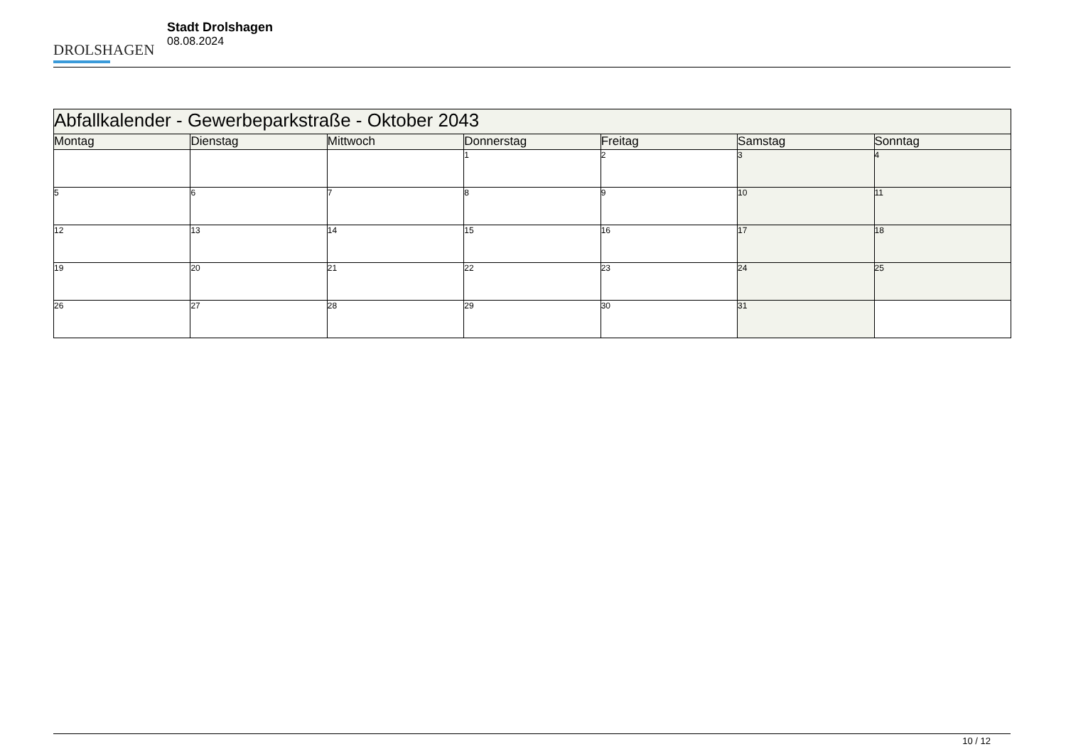DROLSHAGEN
Stadt Drolshagen
08.08.2024
| Abfallkalender - Gewerbeparkstraße - Oktober 2043 | | | | | | |
| --- | --- | --- | --- | --- | --- | --- |
| Montag | Dienstag | Mittwoch | Donnerstag | Freitag | Samstag | Sonntag |
| | | | 1 | 2 | 3 | 4 |
| 5 | 6 | 7 | 8 | 9 | 10 | 11 |
| 12 | 13 | 14 | 15 | 16 | 17 | 18 |
| 19 | 20 | 21 | 22 | 23 | 24 | 25 |
| 26 | 27 | 28 | 29 | 30 | 31 | |
10 / 12